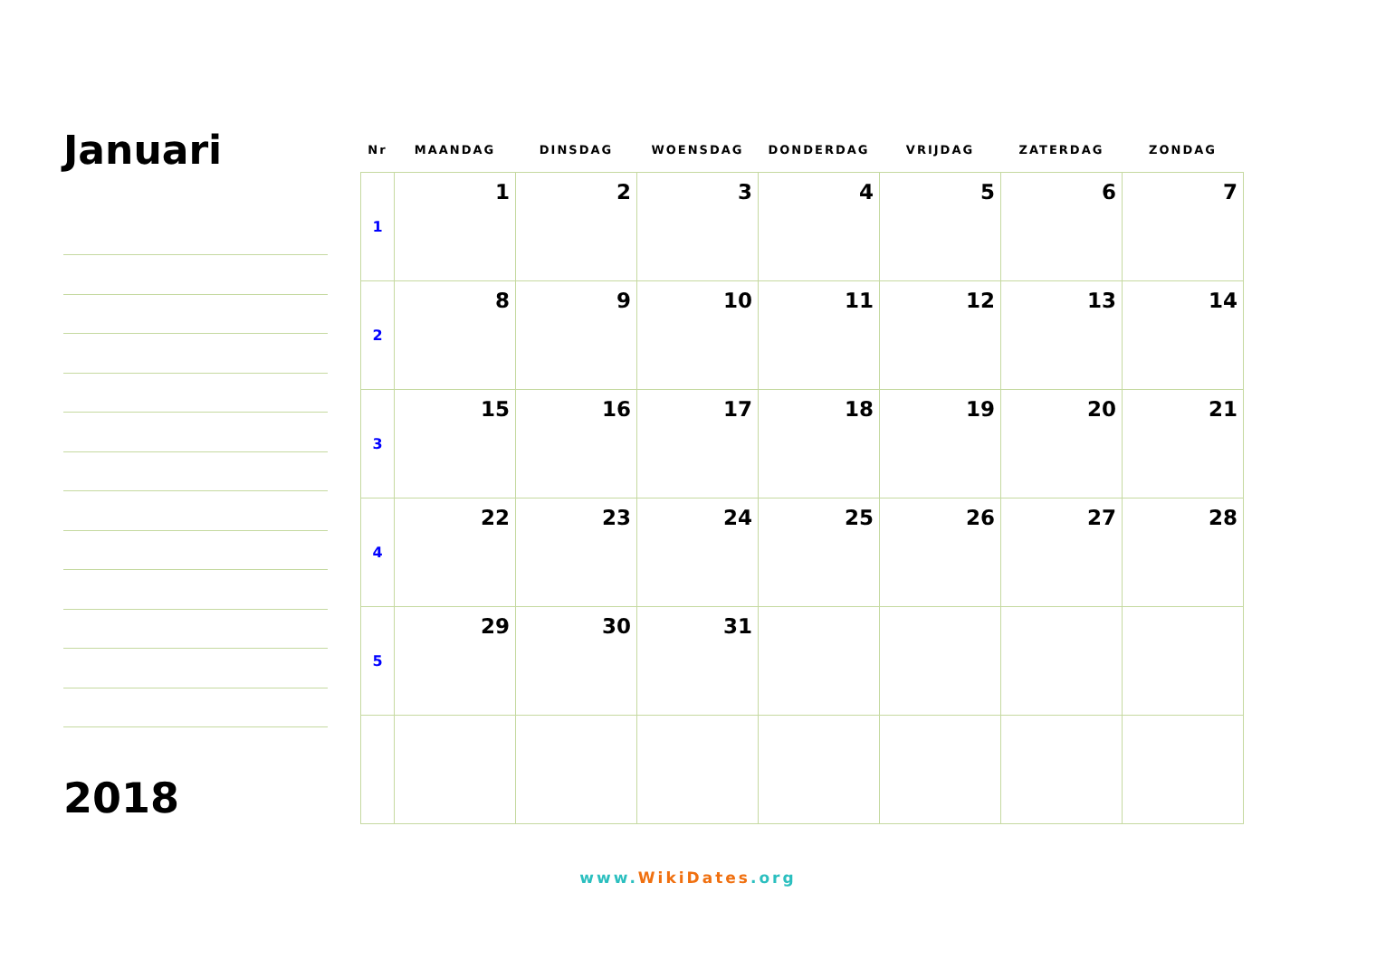Januari
2018
| Nr | MAANDAG | DINSDAG | WOENSDAG | DONDERDAG | VRIJDAG | ZATERDAG | ZONDAG |
| --- | --- | --- | --- | --- | --- | --- | --- |
| 1 | 1 | 2 | 3 | 4 | 5 | 6 | 7 |
| 2 | 8 | 9 | 10 | 11 | 12 | 13 | 14 |
| 3 | 15 | 16 | 17 | 18 | 19 | 20 | 21 |
| 4 | 22 | 23 | 24 | 25 | 26 | 27 | 28 |
| 5 | 29 | 30 | 31 | | | | |
www.WikiDates.org